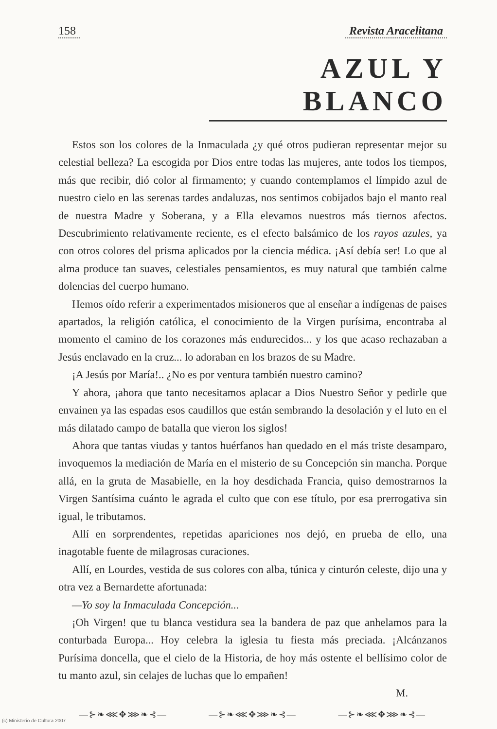158 Revista Aracelitana
AZUL Y BLANCO
Estos son los colores de la Inmaculada ¿y qué otros pudieran representar mejor su celestial belleza? La escogida por Dios entre todas las mujeres, ante todos los tiempos, más que recibir, dió color al firmamento; y cuando contemplamos el límpido azul de nuestro cielo en las serenas tardes andaluzas, nos sentimos cobijados bajo el manto real de nuestra Madre y Soberana, y a Ella elevamos nuestros más tiernos afectos. Descubrimiento relativamente reciente, es el efecto balsámico de los rayos azules, ya con otros colores del prisma aplicados por la ciencia médica. ¡Así debía ser! Lo que al alma produce tan suaves, celestiales pensamientos, es muy natural que también calme dolencias del cuerpo humano.
Hemos oído referir a experimentados misioneros que al enseñar a indígenas de paises apartados, la religión católica, el conocimiento de la Virgen purísima, encontraba al momento el camino de los corazones más endurecidos... y los que acaso rechazaban a Jesús enclavado en la cruz... lo adoraban en los brazos de su Madre.
¡A Jesús por María!.. ¿No es por ventura también nuestro camino?
Y ahora, ¡ahora que tanto necesitamos aplacar a Dios Nuestro Señor y pedirle que envainen ya las espadas esos caudillos que están sembrando la desolación y el luto en el más dilatado campo de batalla que vieron los siglos!
Ahora que tantas viudas y tantos huérfanos han quedado en el más triste desamparo, invoquemos la mediación de María en el misterio de su Concepción sin mancha. Porque allá, en la gruta de Masabielle, en la hoy desdichada Francia, quiso demostrarnos la Virgen Santísima cuánto le agrada el culto que con ese título, por esa prerrogativa sin igual, le tributamos.
Allí en sorprendentes, repetidas apariciones nos dejó, en prueba de ello, una inagotable fuente de milagrosas curaciones.
Allí, en Lourdes, vestida de sus colores con alba, túnica y cinturón celeste, dijo una y otra vez a Bernardette afortunada:
—Yo soy la Inmaculada Concepción...
¡Oh Virgen! que tu blanca vestidura sea la bandera de paz que anhelamos para la conturbada Europa... Hoy celebra la iglesia tu fiesta más preciada. ¡Alcánzanos Purísima doncella, que el cielo de la Historia, de hoy más ostente el bellísimo color de tu manto azul, sin celajes de luchas que lo empañen!
M.
—⊱❧⋘✥⋙❧⊰— —⊱❧⋘✥⋙❧⊰— —⊱❧⋘✥⋙❧⊰—
(c) Ministerio de Cultura 2007